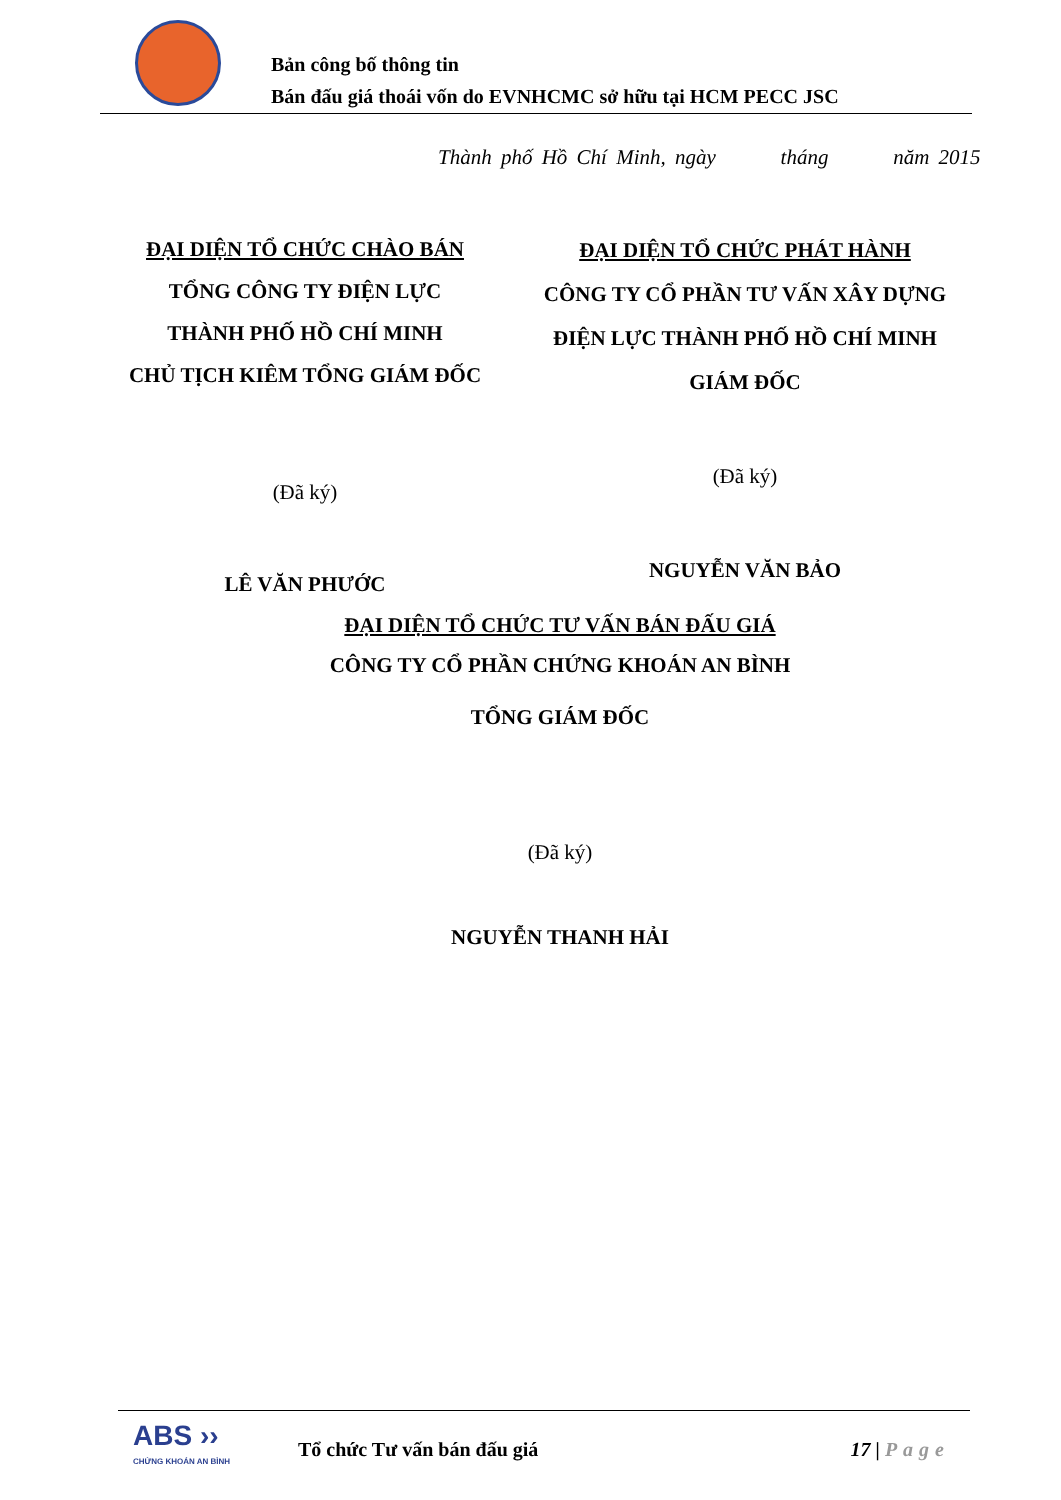Bản công bố thông tin
Bán đấu giá thoái vốn do EVNHCMC sở hữu tại HCM PECC JSC
Thành phố Hồ Chí Minh, ngày tháng năm 2015
ĐẠI DIỆN TỔ CHỨC CHÀO BÁN
TỔNG CÔNG TY ĐIỆN LỰC
THÀNH PHỐ HỒ CHÍ MINH
CHỦ TỊCH KIÊM TỔNG GIÁM ĐỐC
(Đã ký)
LÊ VĂN PHƯỚC
ĐẠI DIỆN TỔ CHỨC PHÁT HÀNH
CÔNG TY CỔ PHẦN TƯ VẤN XÂY DỰNG
ĐIỆN LỰC THÀNH PHỐ HỒ CHÍ MINH
GIÁM ĐỐC
(Đã ký)
NGUYỄN VĂN BẢO
ĐẠI DIỆN TỔ CHỨC TƯ VẤN BÁN ĐẤU GIÁ
CÔNG TY CỔ PHẦN CHỨNG KHOÁN AN BÌNH
TỔNG GIÁM ĐỐC
(Đã ký)
NGUYỄN THANH HẢI
ABS ››
CHỨNG KHOÁN AN BÌNH
Tổ chức Tư vấn bán đấu giá 17 | Page